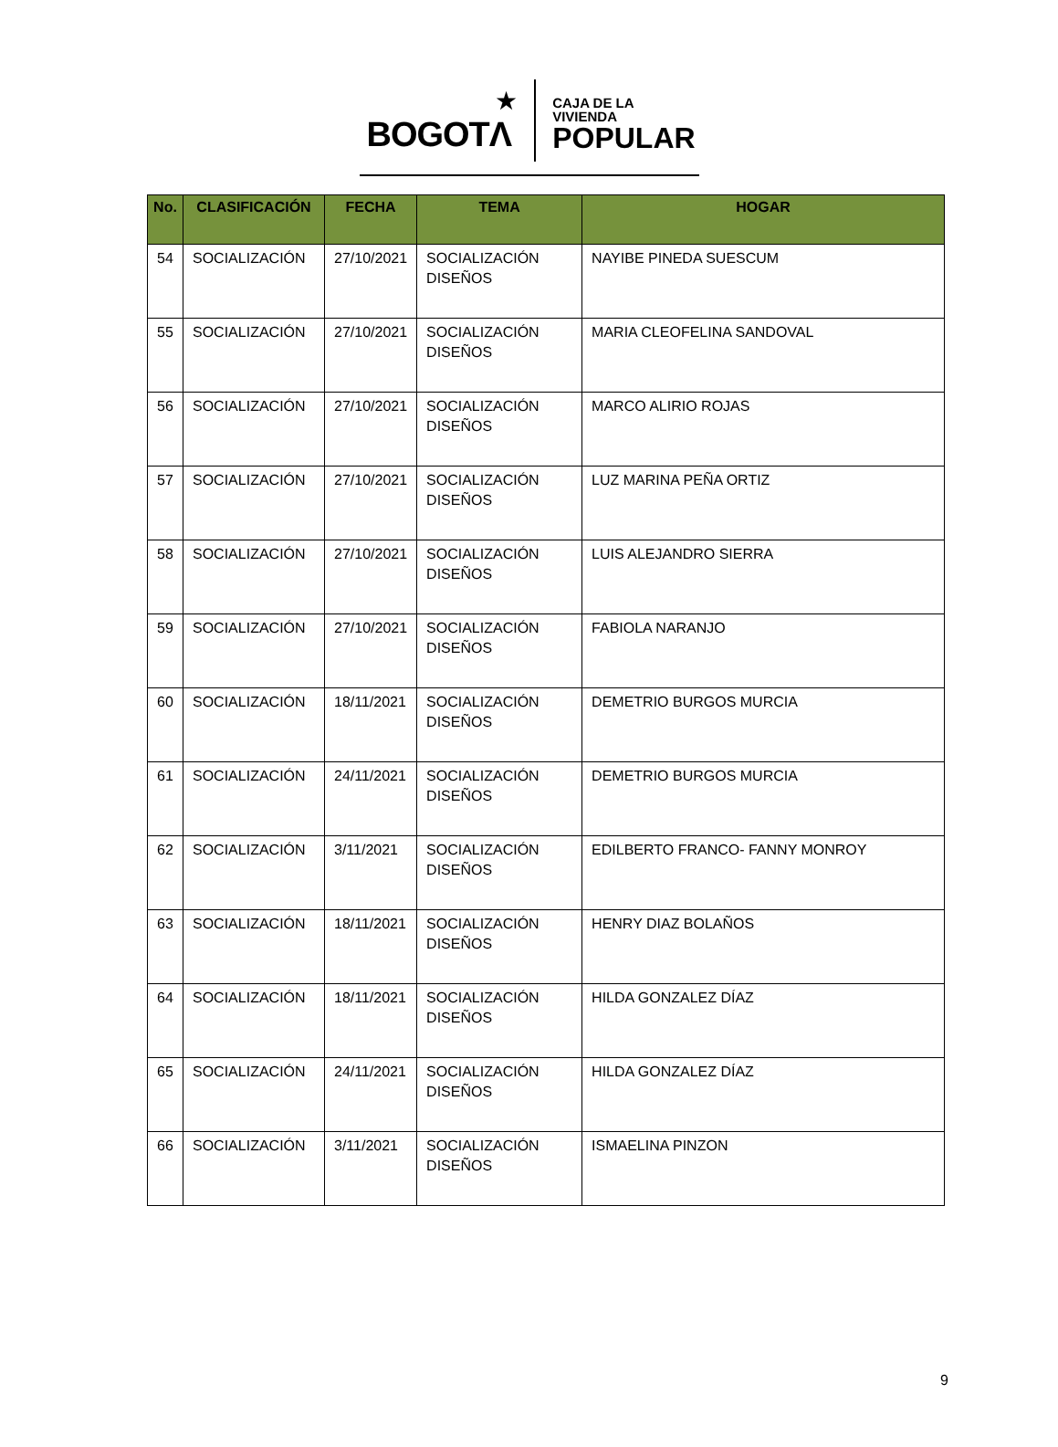BOGOTΛ
★
CAJA DE LA VIVIENDA
POPULAR
| No. | CLASIFICACIÓN | FECHA | TEMA | HOGAR |
| --- | --- | --- | --- | --- |
| 54 | SOCIALIZACIÓN | 27/10/2021 | SOCIALIZACIÓN DISEÑOS | NAYIBE PINEDA SUESCUM |
| 55 | SOCIALIZACIÓN | 27/10/2021 | SOCIALIZACIÓN DISEÑOS | MARIA CLEOFELINA SANDOVAL |
| 56 | SOCIALIZACIÓN | 27/10/2021 | SOCIALIZACIÓN DISEÑOS | MARCO ALIRIO ROJAS |
| 57 | SOCIALIZACIÓN | 27/10/2021 | SOCIALIZACIÓN DISEÑOS | LUZ MARINA PEÑA ORTIZ |
| 58 | SOCIALIZACIÓN | 27/10/2021 | SOCIALIZACIÓN DISEÑOS | LUIS ALEJANDRO SIERRA |
| 59 | SOCIALIZACIÓN | 27/10/2021 | SOCIALIZACIÓN DISEÑOS | FABIOLA NARANJO |
| 60 | SOCIALIZACIÓN | 18/11/2021 | SOCIALIZACIÓN DISEÑOS | DEMETRIO BURGOS MURCIA |
| 61 | SOCIALIZACIÓN | 24/11/2021 | SOCIALIZACIÓN DISEÑOS | DEMETRIO BURGOS MURCIA |
| 62 | SOCIALIZACIÓN | 3/11/2021 | SOCIALIZACIÓN DISEÑOS | EDILBERTO FRANCO- FANNY MONROY |
| 63 | SOCIALIZACIÓN | 18/11/2021 | SOCIALIZACIÓN DISEÑOS | HENRY DIAZ BOLAÑOS |
| 64 | SOCIALIZACIÓN | 18/11/2021 | SOCIALIZACIÓN DISEÑOS | HILDA GONZALEZ DÍAZ |
| 65 | SOCIALIZACIÓN | 24/11/2021 | SOCIALIZACIÓN DISEÑOS | HILDA GONZALEZ DÍAZ |
| 66 | SOCIALIZACIÓN | 3/11/2021 | SOCIALIZACIÓN DISEÑOS | ISMAELINA PINZON |
9